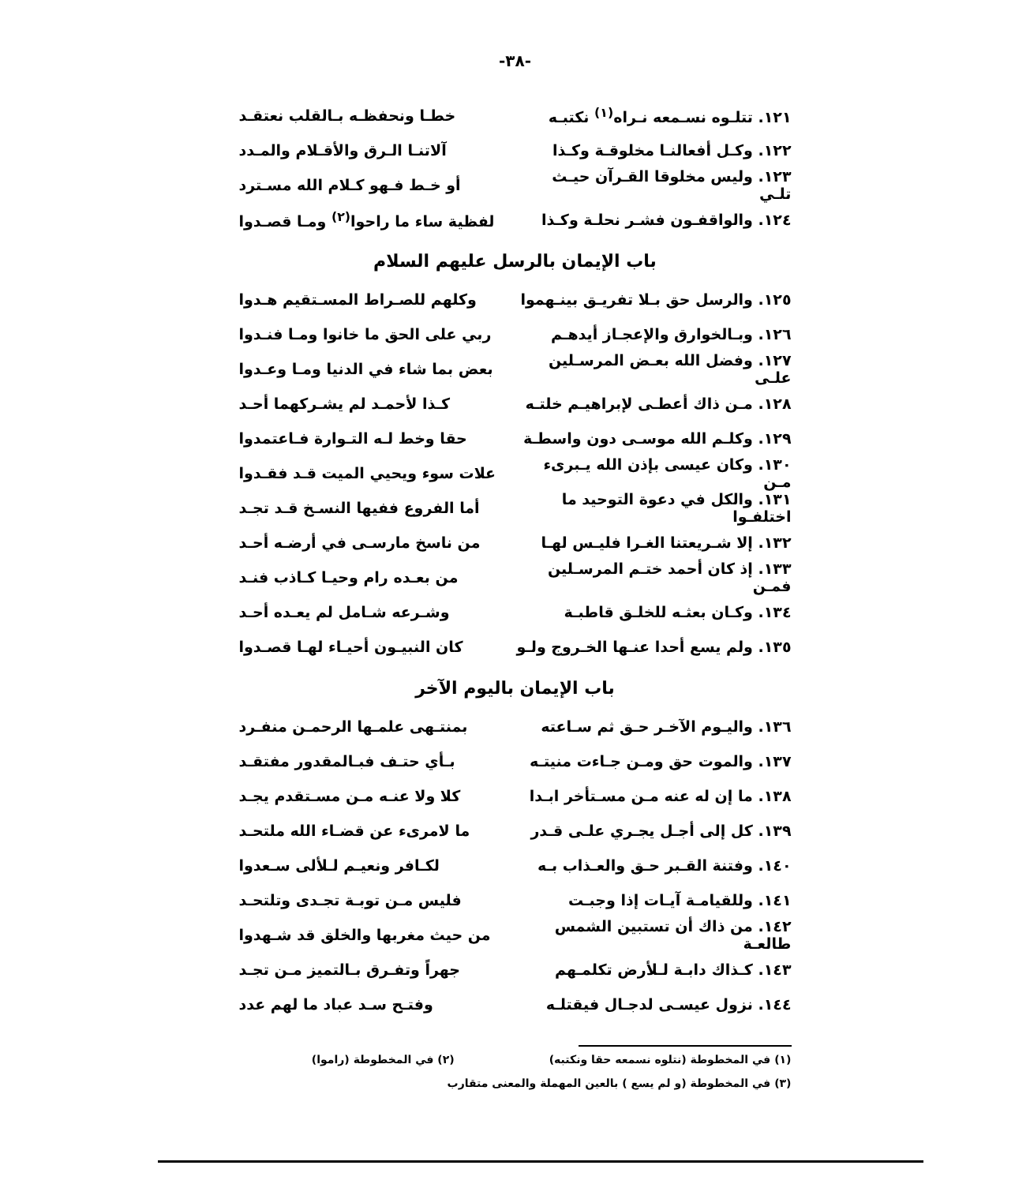-٣٨-
١٢١. تتلـوه نسـمعه نـراه<sup>(١)</sup> نكتبـه خطـا ونحفظـه بـالقلب نعتقـد
١٢٢. وكـل أفعالنـا مخلوقـة وكـذا آلاتنـا الـرق والأقـلام والمـدد
١٢٣. وليس مخلوقا القـرآن حيـث تلـي أو خـط فـهو كـلام الله مسـترد
١٢٤. والواقفـون فشـر نحلـة وكـذا لفظية ساء ما راحوا<sup>(٢)</sup> ومـا قصـدوا
باب الإيمان بالرسل عليهم السلام
١٢٥. والرسل حق بـلا تفريـق بينـهموا وكلهم للصـراط المسـتقيم هـدوا
١٢٦. وبـالخوارق والإعجـاز أيدهـم ربي على الحق ما خانوا ومـا فنـدوا
١٢٧. وفضل الله بعـض المرسـلين علـى بعض بما شاء في الدنيا ومـا وعـدوا
١٢٨. مـن ذاك أعطـى لإبراهيـم خلتـه كـذا لأحمـد لم يشـركهما أحـد
١٢٩. وكلـم الله موسـى دون واسطـة حقا وخط لـه التـوارة فـاعتمدوا
١٣٠. وكان عيسى بإذن الله يـبرىء مـن علات سوء ويحيي الميت قـد فقـدوا
١٣١. والكل في دعوة التوحيد ما اختلفـوا أما الفروع ففيها النسـخ قـد تجـد
١٣٢. إلا شـريعتنا الغـرا فليـس لهـا من ناسخ مارسـى في أرضـه أحـد
١٣٣. إذ كان أحمد ختـم المرسـلين فمـن من بعـده رام وحيـا كـاذب فنـد
١٣٤. وكـان بعثـه للخلـق قاطبـة وشـرعه شـامل لم يعـده أحـد
١٣٥. ولم يسع أحدا عنـها الخـروج ولـو كان النبيـون أحيـاء لهـا قصـدوا
باب الإيمان باليوم الآخر
١٣٦. واليـوم الآخـر حـق ثم سـاعته بمنتـهى علمـها الرحمـن منفـرد
١٣٧. والموت حق ومـن جـاءت منيتـه بـأي حتـف فبـالمقدور مفتقـد
١٣٨. ما إن له عنه مـن مسـتأخر ابـدا كلا ولا عنـه مـن مسـتقدم يجـد
١٣٩. كل إلى أجـل يجـري علـى قـدر ما لامرىء عن قضـاء الله ملتحـد
١٤٠. وفتنة القـبر حـق والعـذاب بـه لكـافر ونعيـم لـلألى سـعدوا
١٤١. وللقيامـة آيـات إذا وجبـت فليس مـن توبـة تجـدى وتلتحـد
١٤٢. من ذاك أن تستبين الشمس طالعـة من حيث مغربها والخلق قد شـهدوا
١٤٣. كـذاك دابـة لـلأرض تكلمـهم جهراً وتفـرق بـالتميز مـن تجـد
١٤٤. نزول عيسـى لدجـال فيقتلـه وفتـح سـد عباد ما لهم عدد
(١) في المخطوطة (نتلوه نسمعه حقا ونكتبه) (٢) في المخطوطة (راموا)
(٣) في المخطوطة (و لم يسع ) بالعين المهملة والمعنى متقارب